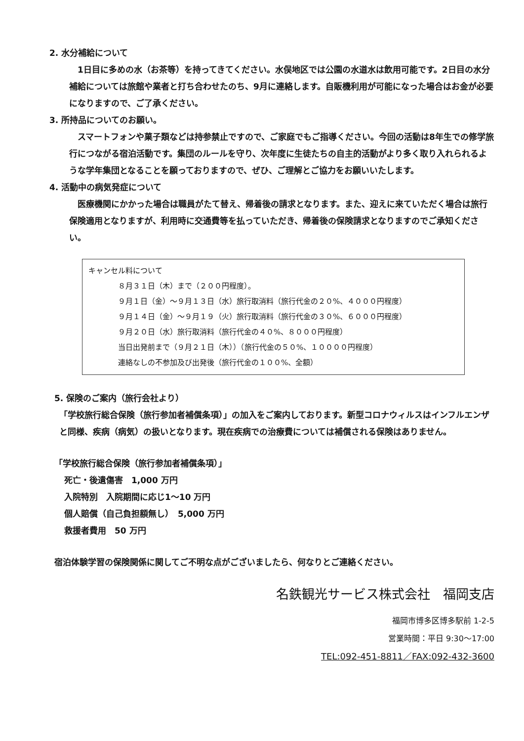2. 水分補給について
　1日目に多めの水（お茶等）を持ってきてください。水俣地区では公園の水道水は飲用可能です。2日目の水分補給については旅館や業者と打ち合わせたのち、9月に連絡します。自販機利用が可能になった場合はお金が必要になりますので、ご了承ください。
3. 所持品についてのお願い。
　スマートフォンや菓子類などは持参禁止ですので、ご家庭でもご指導ください。今回の活動は8年生での修学旅行につながる宿泊活動です。集団のルールを守り、次年度に生徒たちの自主的活動がより多く取り入れられるような学年集団となることを願っておりますので、ぜひ、ご理解とご協力をお願いいたします。
4. 活動中の病気発症について
　医療機関にかかった場合は職員がたて替え、帰着後の請求となります。また、迎えに来ていただく場合は旅行保険適用となりますが、利用時に交通費等を払っていただき、帰着後の保険請求となりますのでご承知ください。
キャンセル料について
８月３１日（木）まで（２００円程度）。
９月１日（金）～９月１３日（水）旅行取消料（旅行代金の２０%、４０００円程度）
９月１４日（金）～９月１９（火）旅行取消料（旅行代金の３０%、６０００円程度）
９月２０日（水）旅行取消料（旅行代金の４０%、８０００円程度）
当日出発前まで（９月２１日（木））（旅行代金の５０%、１００００円程度）
連絡なしの不参加及び出発後（旅行代金の１００%、全額）
5. 保険のご案内（旅行会社より）
「学校旅行総合保険（旅行参加者補償条項）」の加入をご案内しております。新型コロナウィルスはインフルエンザと同様、疾病（病気）の扱いとなります。現在疾病での治療費については補償される保険はありません。
「学校旅行総合保険（旅行参加者補償条項）」
死亡・後遺傷害　1,000 万円
入院特別　入院期間に応じ1～10 万円
個人賠償（自己負担額無し）　5,000 万円
救援者費用　50 万円
宿泊体験学習の保険関係に関してご不明な点がございましたら、何なりとご連絡ください。
名鉄観光サービス株式会社　福岡支店
福岡市博多区博多駅前 1-2-5
営業時間：平日 9:30～17:00
TEL:092-451-8811／FAX:092-432-3600